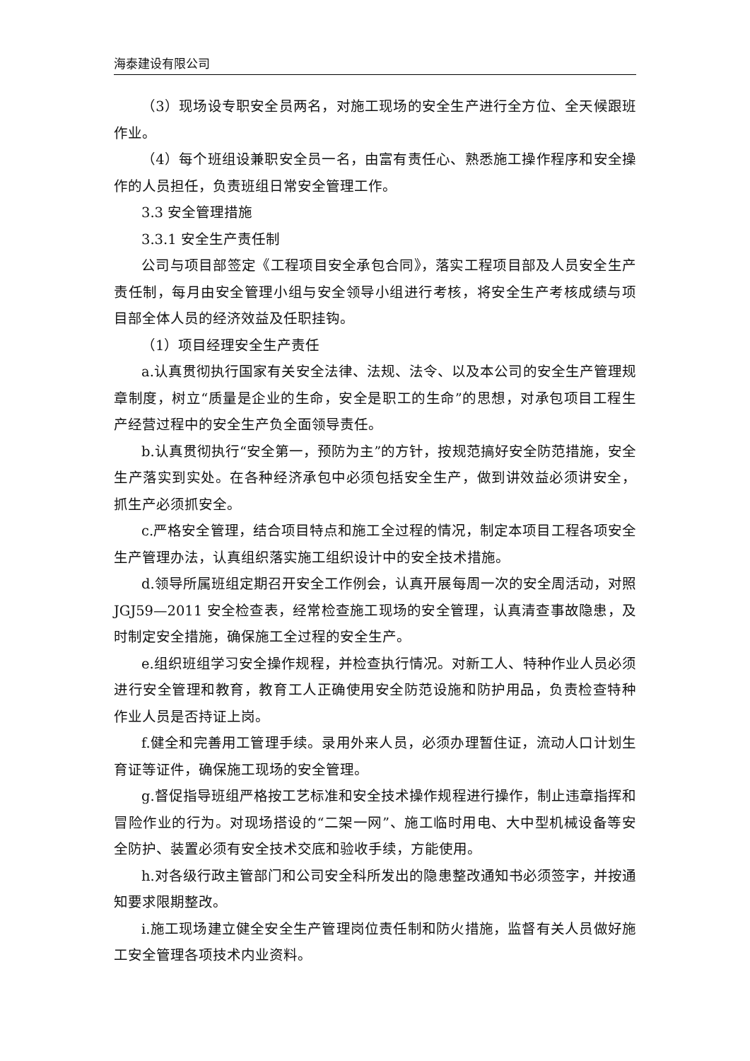海泰建设有限公司
（3）现场设专职安全员两名，对施工现场的安全生产进行全方位、全天候跟班作业。
（4）每个班组设兼职安全员一名，由富有责任心、熟悉施工操作程序和安全操作的人员担任，负责班组日常安全管理工作。
3.3 安全管理措施
3.3.1 安全生产责任制
公司与项目部签定《工程项目安全承包合同》，落实工程项目部及人员安全生产责任制，每月由安全管理小组与安全领导小组进行考核，将安全生产考核成绩与项目部全体人员的经济效益及任职挂钩。
（1）项目经理安全生产责任
a.认真贯彻执行国家有关安全法律、法规、法令、以及本公司的安全生产管理规章制度，树立“质量是企业的生命，安全是职工的生命”的思想，对承包项目工程生产经营过程中的安全生产负全面领导责任。
b.认真贯彻执行“安全第一，预防为主”的方针，按规范搞好安全防范措施，安全生产落实到实处。在各种经济承包中必须包括安全生产，做到讲效益必须讲安全，抓生产必须抓安全。
c.严格安全管理，结合项目特点和施工全过程的情况，制定本项目工程各项安全生产管理办法，认真组织落实施工组织设计中的安全技术措施。
d.领导所属班组定期召开安全工作例会，认真开展每周一次的安全周活动，对照 JGJ59—2011 安全检查表，经常检查施工现场的安全管理，认真清查事故隐患，及时制定安全措施，确保施工全过程的安全生产。
e.组织班组学习安全操作规程，并检查执行情况。对新工人、特种作业人员必须进行安全管理和教育，教育工人正确使用安全防范设施和防护用品，负责检查特种作业人员是否持证上岗。
f.健全和完善用工管理手续。录用外来人员，必须办理暂住证，流动人口计划生育证等证件，确保施工现场的安全管理。
g.督促指导班组严格按工艺标准和安全技术操作规程进行操作，制止违章指挥和冒险作业的行为。对现场搭设的“二架一网”、施工临时用电、大中型机械设备等安全防护、装置必须有安全技术交底和验收手续，方能使用。
h.对各级行政主管部门和公司安全科所发出的隐患整改通知书必须签字，并按通知要求限期整改。
i.施工现场建立健全安全生产管理岗位责任制和防火措施，监督有关人员做好施工安全管理各项技术内业资料。